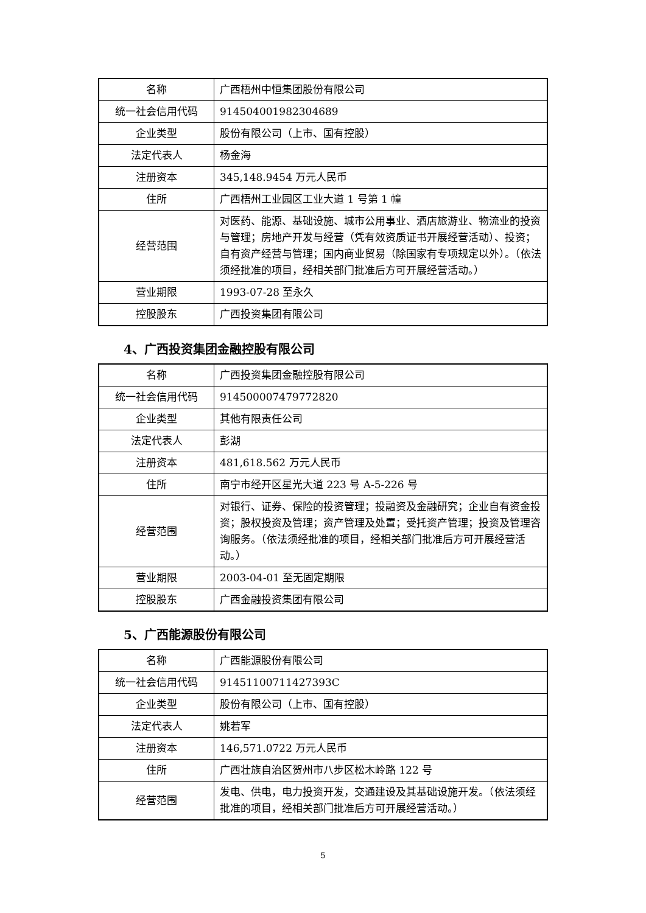| 名称 | 广西梧州中恒集团股份有限公司 |
| 统一社会信用代码 | 914504001982304689 |
| 企业类型 | 股份有限公司（上市、国有控股） |
| 法定代表人 | 杨金海 |
| 注册资本 | 345,148.9454 万元人民币 |
| 住所 | 广西梧州工业园区工业大道 1 号第 1 幢 |
| 经营范围 | 对医药、能源、基础设施、城市公用事业、酒店旅游业、物流业的投资与管理；房地产开发与经营（凭有效资质证书开展经营活动）、投资；自有资产经营与管理；国内商业贸易（除国家有专项规定以外）。（依法须经批准的项目，经相关部门批准后方可开展经营活动。） |
| 营业期限 | 1993-07-28 至永久 |
| 控股股东 | 广西投资集团有限公司 |
4、广西投资集团金融控股有限公司
| 名称 | 广西投资集团金融控股有限公司 |
| 统一社会信用代码 | 914500007479772820 |
| 企业类型 | 其他有限责任公司 |
| 法定代表人 | 彭湖 |
| 注册资本 | 481,618.562 万元人民币 |
| 住所 | 南宁市经开区星光大道 223 号 A-5-226 号 |
| 经营范围 | 对银行、证券、保险的投资管理；投融资及金融研究；企业自有资金投资；股权投资及管理；资产管理及处置；受托资产管理；投资及管理咨询服务。（依法须经批准的项目，经相关部门批准后方可开展经营活动。） |
| 营业期限 | 2003-04-01 至无固定期限 |
| 控股股东 | 广西金融投资集团有限公司 |
5、广西能源股份有限公司
| 名称 | 广西能源股份有限公司 |
| 统一社会信用代码 | 91451100711427393C |
| 企业类型 | 股份有限公司（上市、国有控股） |
| 法定代表人 | 姚若军 |
| 注册资本 | 146,571.0722 万元人民币 |
| 住所 | 广西壮族自治区贺州市八步区松木岭路 122 号 |
| 经营范围 | 发电、供电，电力投资开发，交通建设及其基础设施开发。（依法须经批准的项目，经相关部门批准后方可开展经营活动。） |
5